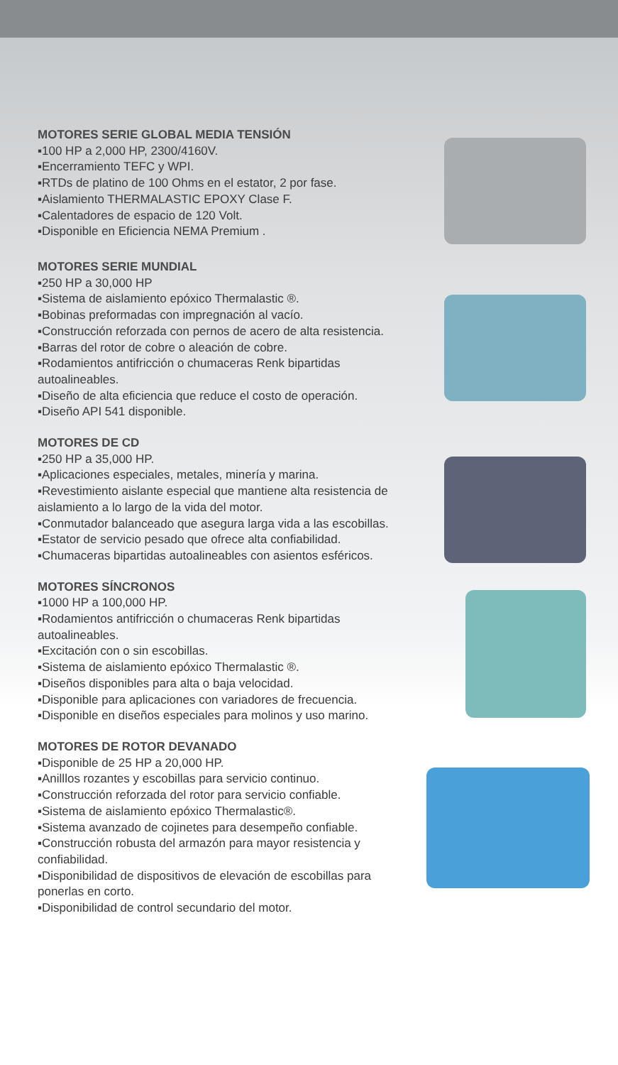MOTORES SERIE GLOBAL MEDIA TENSIÓN
▪100 HP a 2,000 HP, 2300/4160V.
▪Encerramiento TEFC y WPI.
▪RTDs de platino de 100 Ohms en el estator, 2 por fase.
▪Aislamiento THERMALASTIC EPOXY Clase F.
▪Calentadores de espacio de 120 Volt.
▪Disponible en Eficiencia NEMA Premium .
MOTORES SERIE MUNDIAL
▪250 HP a 30,000 HP
▪Sistema de aislamiento epóxico Thermalastic ®.
▪Bobinas preformadas con impregnación al vacío.
▪Construcción reforzada con pernos de acero de alta resistencia.
▪Barras del rotor de cobre o aleación de cobre.
▪Rodamientos antifricción o chumaceras Renk bipartidas autoalineables.
▪Diseño de alta eficiencia que reduce el costo de operación.
▪Diseño API 541 disponible.
MOTORES DE CD
▪250 HP a 35,000 HP.
▪Aplicaciones especiales, metales, minería y marina.
▪Revestimiento aislante especial que mantiene alta resistencia de aislamiento a lo largo de la vida del motor.
▪Conmutador balanceado que asegura larga vida a las escobillas.
▪Estator de servicio pesado que ofrece alta confiabilidad.
▪Chumaceras bipartidas autoalineables con asientos esféricos.
MOTORES SÍNCRONOS
▪1000 HP a 100,000 HP.
▪Rodamientos antifricción o chumaceras Renk bipartidas autoalineables.
▪Excitación con o sin escobillas.
▪Sistema de aislamiento epóxico Thermalastic ®.
▪Diseños disponibles para alta o baja velocidad.
▪Disponible para aplicaciones con variadores de frecuencia.
▪Disponible en diseños especiales para molinos y uso marino.
MOTORES DE ROTOR DEVANADO
▪Disponible de 25 HP a 20,000 HP.
▪Anilllos rozantes y escobillas para servicio continuo.
▪Construcción reforzada del rotor para servicio confiable.
▪Sistema de aislamiento epóxico Thermalastic®.
▪Sistema avanzado de cojinetes para desempeño confiable.
▪Construcción robusta del armazón para mayor resistencia y confiabilidad.
▪Disponibilidad de dispositivos de elevación de escobillas para ponerlas en corto.
▪Disponibilidad de control secundario del motor.